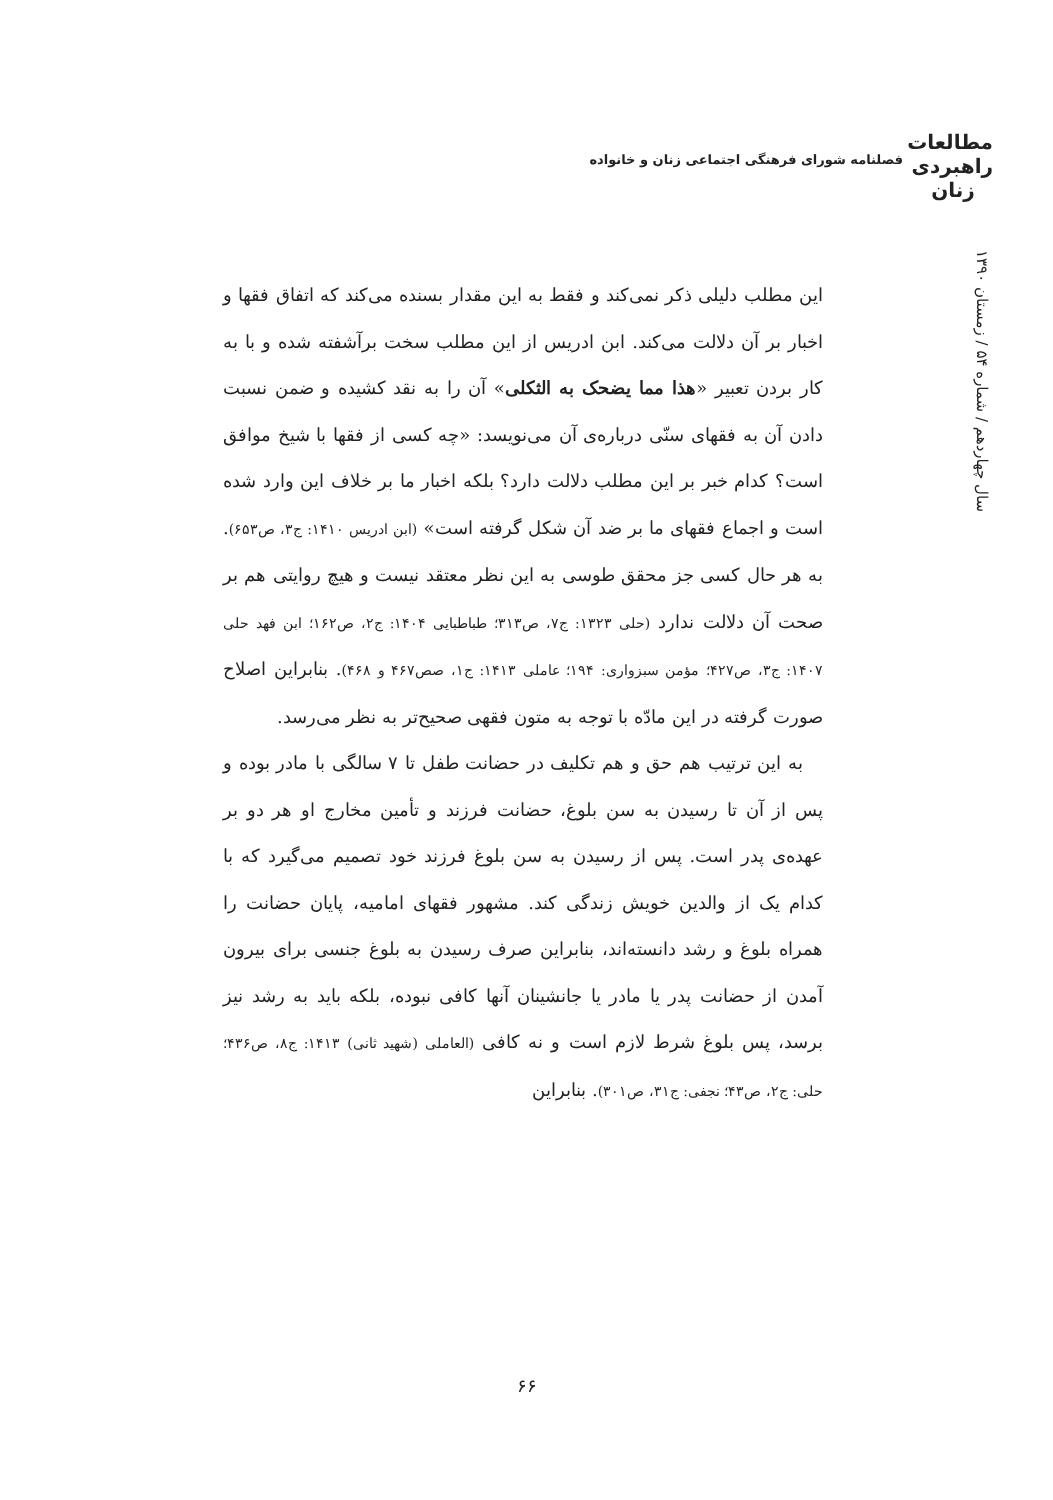مطالعات
راهبردی
زنان
فصلنامه شورای فرهنگی اجتماعی زنان و خانواده
سال چهاردهم / شماره ۵۴ / زمستان ۱۳۹۰
این مطلب دلیلی ذکر نمی‌کند و فقط به این مقدار بسنده می‌کند که اتفاق فقها و اخبار بر آن دلالت می‌کند. ابن ادریس از این مطلب سخت برآشفته شده و با به کار بردن تعبیر «هذا مما یضحک به الثکلی» آن را به نقد کشیده و ضمن نسبت دادن آن به فقهای سنّی درباره‌ی آن می‌نویسد: «چه کسی از فقها با شیخ موافق است؟ کدام خبر بر این مطلب دلالت دارد؟ بلکه اخبار ما بر خلاف این وارد شده است و اجماع فقهای ما بر ضد آن شکل گرفته است» (ابن ادریس ۱۴۱۰: ج۳، ص۶۵۳). به هر حال کسی جز محقق طوسی به این نظر معتقد نیست و هیچ روایتی هم بر صحت آن دلالت ندارد (حلی ۱۳۲۳: ج۷، ص۳۱۳؛ طباطبایی ۱۴۰۴: ج۲، ص۱۶۲؛ ابن فهد حلی ۱۴۰۷: ج۳، ص۴۲۷؛ مؤمن سبزواری: ۱۹۴؛ عاملی ۱۴۱۳: ج۱، صص۴۶۷ و ۴۶۸). بنابراین اصلاح صورت گرفته در این مادّه با توجه به متون فقهی صحیح‌تر به نظر می‌رسد.
به این ترتیب هم حق و هم تکلیف در حضانت طفل تا ۷ سالگی با مادر بوده و پس از آن تا رسیدن به سن بلوغ، حضانت فرزند و تأمین مخارج او هر دو بر عهده‌ی پدر است. پس از رسیدن به سن بلوغ فرزند خود تصمیم می‌گیرد که با کدام یک از والدین خویش زندگی کند. مشهور فقهای امامیه، پایان حضانت را همراه بلوغ و رشد دانسته‌اند، بنابراین صرف رسیدن به بلوغ جنسی برای بیرون آمدن از حضانت پدر یا مادر یا جانشینان آنها کافی نبوده، بلکه باید به رشد نیز برسد، پس بلوغ شرط لازم است و نه کافی (العاملی (شهید ثانی) ۱۴۱۳: ج۸، ص۴۳۶؛ حلی: ج۲، ص۴۳؛ نجفی: ج۳۱، ص۳۰۱). بنابراین
۶۶